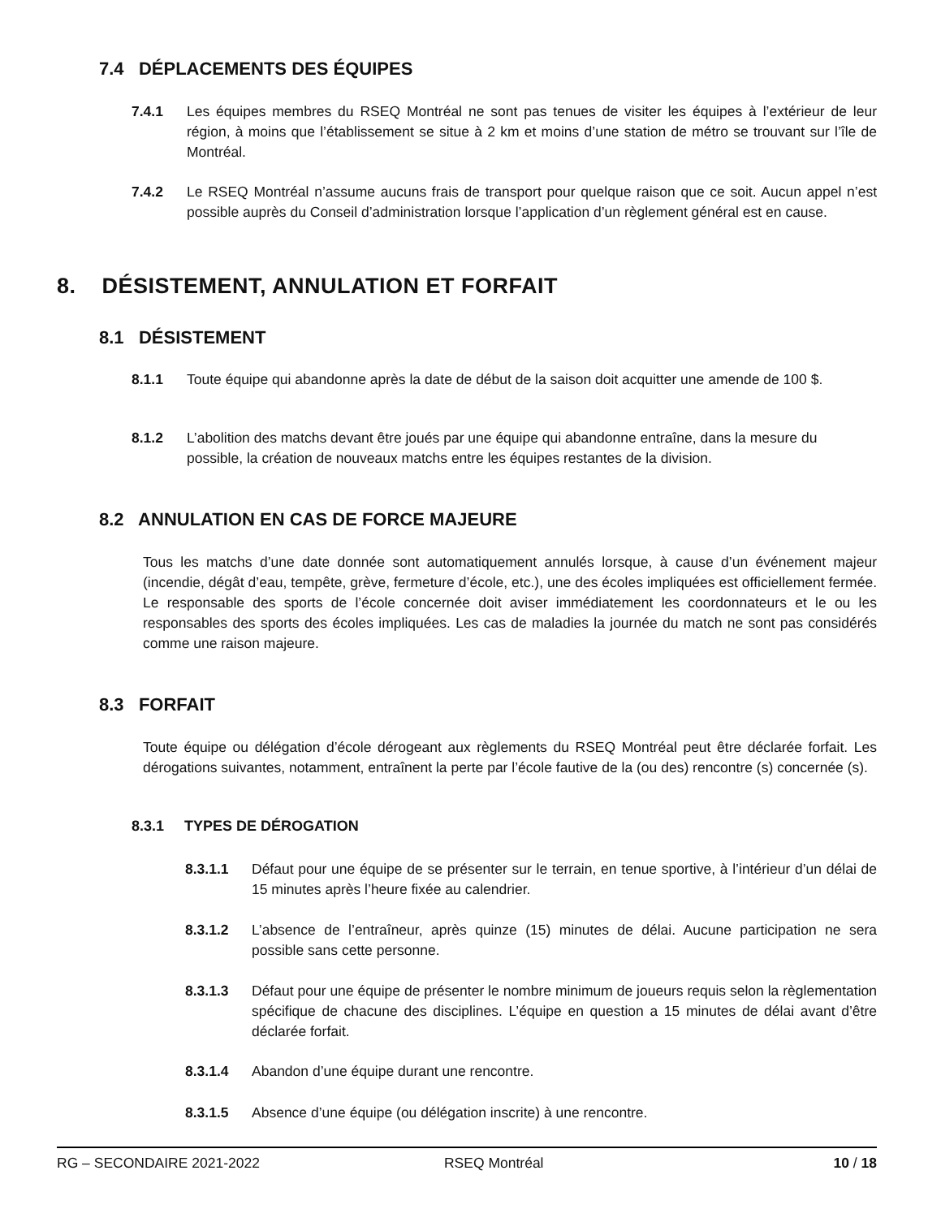7.4 DÉPLACEMENTS DES ÉQUIPES
7.4.1 Les équipes membres du RSEQ Montréal ne sont pas tenues de visiter les équipes à l’extérieur de leur région, à moins que l’établissement se situe à 2 km et moins d’une station de métro se trouvant sur l’île de Montréal.
7.4.2 Le RSEQ Montréal n’assume aucuns frais de transport pour quelque raison que ce soit. Aucun appel n’est possible auprès du Conseil d’administration lorsque l’application d’un règlement général est en cause.
8. DÉSISTEMENT, ANNULATION ET FORFAIT
8.1 DÉSISTEMENT
8.1.1 Toute équipe qui abandonne après la date de début de la saison doit acquitter une amende de 100 $.
8.1.2 L’abolition des matchs devant être joués par une équipe qui abandonne entraîne, dans la mesure du possible, la création de nouveaux matchs entre les équipes restantes de la division.
8.2 ANNULATION EN CAS DE FORCE MAJEURE
Tous les matchs d’une date donnée sont automatiquement annulés lorsque, à cause d’un événement majeur (incendie, dégât d’eau, tempête, grève, fermeture d’école, etc.), une des écoles impliquées est officiellement fermée. Le responsable des sports de l’école concernée doit aviser immédiatement les coordonnateurs et le ou les responsables des sports des écoles impliquées. Les cas de maladies la journée du match ne sont pas considérés comme une raison majeure.
8.3 FORFAIT
Toute équipe ou délégation d’école dérogeant aux règlements du RSEQ Montréal peut être déclarée forfait. Les dérogations suivantes, notamment, entraînent la perte par l’école fautive de la (ou des) rencontre (s) concernée (s).
8.3.1 TYPES DE DÉROGATION
8.3.1.1 Défaut pour une équipe de se présenter sur le terrain, en tenue sportive, à l’intérieur d’un délai de 15 minutes après l’heure fixée au calendrier.
8.3.1.2 L’absence de l’entraîneur, après quinze (15) minutes de délai. Aucune participation ne sera possible sans cette personne.
8.3.1.3 Défaut pour une équipe de présenter le nombre minimum de joueurs requis selon la règlementation spécifique de chacune des disciplines. L’équipe en question a 15 minutes de délai avant d’être déclarée forfait.
8.3.1.4 Abandon d’une équipe durant une rencontre.
8.3.1.5 Absence d’une équipe (ou délégation inscrite) à une rencontre.
RG – SECONDAIRE 2021-2022 RSEQ Montréal 10 / 18